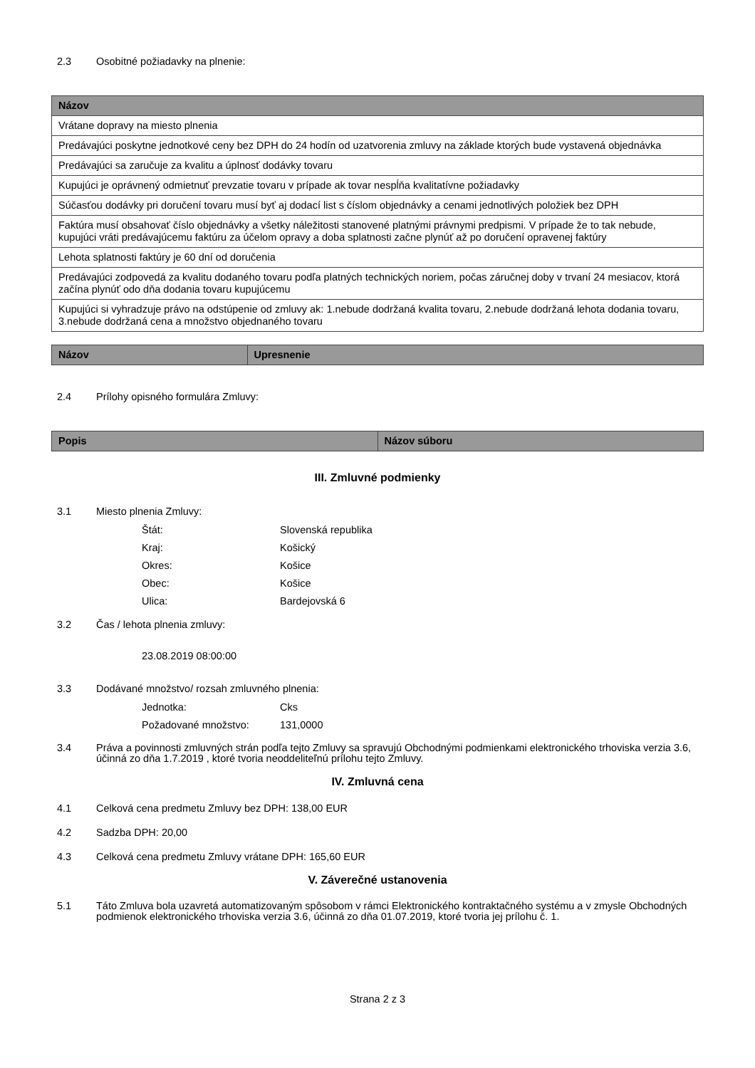2.3 Osobitné požiadavky na plnenie:
| Názov |
| --- |
| Vrátane dopravy na miesto plnenia |
| Predávajúci poskytne jednotkové ceny bez DPH do 24 hodín od uzatvorenia zmluvy na základe ktorých bude vystavená objednávka |
| Predávajúci sa zaručuje za kvalitu a úplnosť dodávky tovaru |
| Kupujúci je oprávnený odmietnuť prevzatie tovaru v prípade ak tovar nespĺňa kvalitatívne požiadavky |
| Súčasťou dodávky pri doručení tovaru musí byť aj dodací list s číslom objednávky a cenami jednotlivých položiek bez DPH |
| Faktúra musí obsahovať číslo objednávky a všetky náležitosti stanovené platnými právnymi predpismi. V prípade že to tak nebude, kupujúci vráti predávajúcemu faktúru za účelom opravy a doba splatnosti začne plynúť až po doručení opravenej faktúry |
| Lehota splatnosti faktúry je 60 dní od doručenia |
| Predávajúci zodpovedá za kvalitu dodaného tovaru podľa platných technických noriem, počas záručnej doby v trvaní 24 mesiacov, ktorá začína plynúť odo dňa dodania tovaru kupujúcemu |
| Kupujúci si vyhradzuje právo na odstúpenie od zmluvy ak: 1.nebude dodržaná kvalita tovaru, 2.nebude dodržaná lehota dodania tovaru, 3.nebude dodržaná cena a množstvo objednaného tovaru |
| Názov | Upresnenie |
| --- | --- |
2.4 Prílohy opisného formulára Zmluvy:
| Popis | Názov súboru |
| --- | --- |
III. Zmluvné podmienky
3.1 Miesto plnenia Zmluvy:
Štát: Slovenská republika
Kraj: Košický
Okres: Košice
Obec: Košice
Ulica: Bardejovská 6
3.2 Čas / lehota plnenia zmluvy:
23.08.2019 08:00:00
3.3 Dodávané množstvo/ rozsah zmluvného plnenia:
Jednotka: Cks
Požadované množstvo: 131,0000
3.4 Práva a povinnosti zmluvných strán podľa tejto Zmluvy sa spravujú Obchodnými podmienkami elektronického trhoviska verzia 3.6, účinná zo dňa 1.7.2019 , ktoré tvoria neoddeliteľnú prílohu tejto Zmluvy.
IV. Zmluvná cena
4.1 Celková cena predmetu Zmluvy bez DPH: 138,00 EUR
4.2 Sadzba DPH: 20,00
4.3 Celková cena predmetu Zmluvy vrátane DPH: 165,60 EUR
V. Záverečné ustanovenia
5.1 Táto Zmluva bola uzavretá automatizovaným spôsobom v rámci Elektronického kontraktačného systému a v zmysle Obchodných podmienok elektronického trhoviska verzia 3.6, účinná zo dňa 01.07.2019, ktoré tvoria jej prílohu č. 1.
Strana 2 z 3